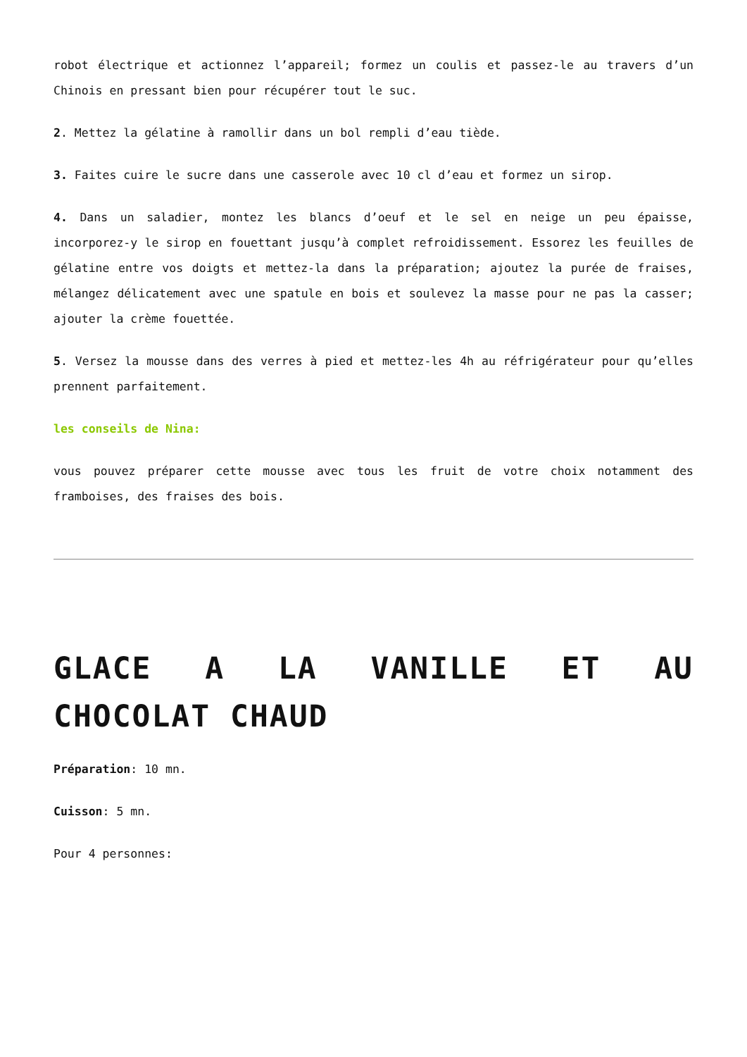robot électrique et actionnez l’appareil; formez un coulis et passez-le au travers d’un Chinois en pressant bien pour récupérer tout le suc.
2. Mettez la gélatine à ramollir dans un bol rempli d’eau tiède.
3. Faites cuire le sucre dans une casserole avec 10 cl d’eau et formez un sirop.
4. Dans un saladier, montez les blancs d’oeuf et le sel en neige un peu épaisse, incorporez-y le sirop en fouettant jusqu’à complet refroidissement. Essorez les feuilles de gélatine entre vos doigts et mettez-la dans la préparation; ajoutez la purée de fraises, mélangez délicatement avec une spatule en bois et soulevez la masse pour ne pas la casser; ajouter la crème fouettée.
5. Versez la mousse dans des verres à pied et mettez-les 4h au réfrigérateur pour qu’elles prennent parfaitement.
les conseils de Nina:
vous pouvez préparer cette mousse avec tous les fruit de votre choix notamment des framboises, des fraises des bois.
GLACE A LA VANILLE ET AU CHOCOLAT CHAUD
Préparation: 10 mn.
Cuisson: 5 mn.
Pour 4 personnes: